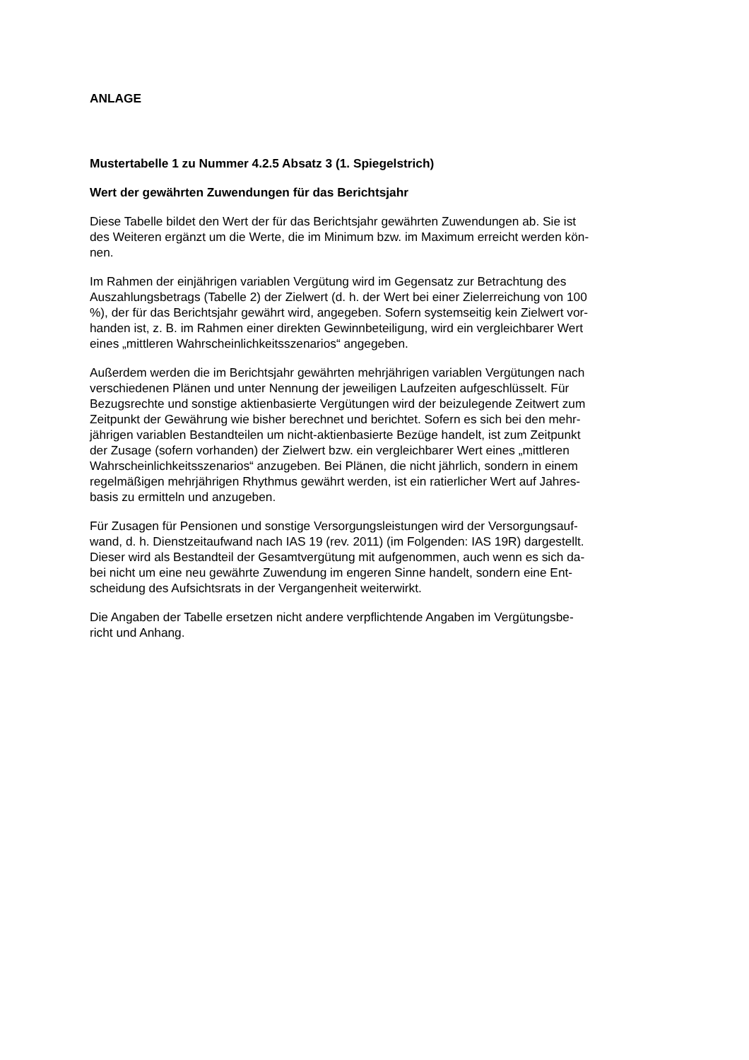ANLAGE
Mustertabelle 1 zu Nummer 4.2.5 Absatz 3 (1. Spiegelstrich)
Wert der gewährten Zuwendungen für das Berichtsjahr
Diese Tabelle bildet den Wert der für das Berichtsjahr gewährten Zuwendungen ab. Sie ist
des Weiteren ergänzt um die Werte, die im Minimum bzw. im Maximum erreicht werden kön-
nen.
Im Rahmen der einjährigen variablen Vergütung wird im Gegensatz zur Betrachtung des
Auszahlungsbetrags (Tabelle 2) der Zielwert (d. h. der Wert bei einer Zielerreichung von 100%), der für das Berichtsjahr gewährt wird, angegeben. Sofern systemseitig kein Zielwert vor-
handen ist, z. B. im Rahmen einer direkten Gewinnbeteiligung, wird ein vergleichbarer Wert
eines „mittleren Wahrscheinlichkeitsszenarios“ angegeben.
Außerdem werden die im Berichtsjahr gewährten mehrjährigen variablen Vergütungen nach
verschiedenen Plänen und unter Nennung der jeweiligen Laufzeiten aufgeschlüsselt. Für
Bezugsrechte und sonstige aktienbasierte Vergütungen wird der beizulegende Zeitwert zum
Zeitpunkt der Gewährung wie bisher berechnet und berichtet. Sofern es sich bei den mehr-
jährigen variablen Bestandteilen um nicht-aktienbasierte Bezüge handelt, ist zum Zeitpunkt
der Zusage (sofern vorhanden) der Zielwert bzw. ein vergleichbarer Wert eines „mittleren
Wahrscheinlichkeitsszenarios“ anzugeben. Bei Plänen, die nicht jährlich, sondern in einem
regelmäßigen mehrjährigen Rhythmus gewährt werden, ist ein ratierlicher Wert auf Jahres-
basis zu ermitteln und anzugeben.
Für Zusagen für Pensionen und sonstige Versorgungsleistungen wird der Versorgungsauf-
wand, d. h. Dienstzeitaufwand nach IAS 19 (rev. 2011) (im Folgenden: IAS 19R) dargestellt.
Dieser wird als Bestandteil der Gesamtvergütung mit aufgenommen, auch wenn es sich da-
bei nicht um eine neu gewährte Zuwendung im engeren Sinne handelt, sondern eine Ent-
scheidung des Aufsichtsrats in der Vergangenheit weiterwirkt.
Die Angaben der Tabelle ersetzen nicht andere verpflichtende Angaben im Vergütungsbe-
richt und Anhang.